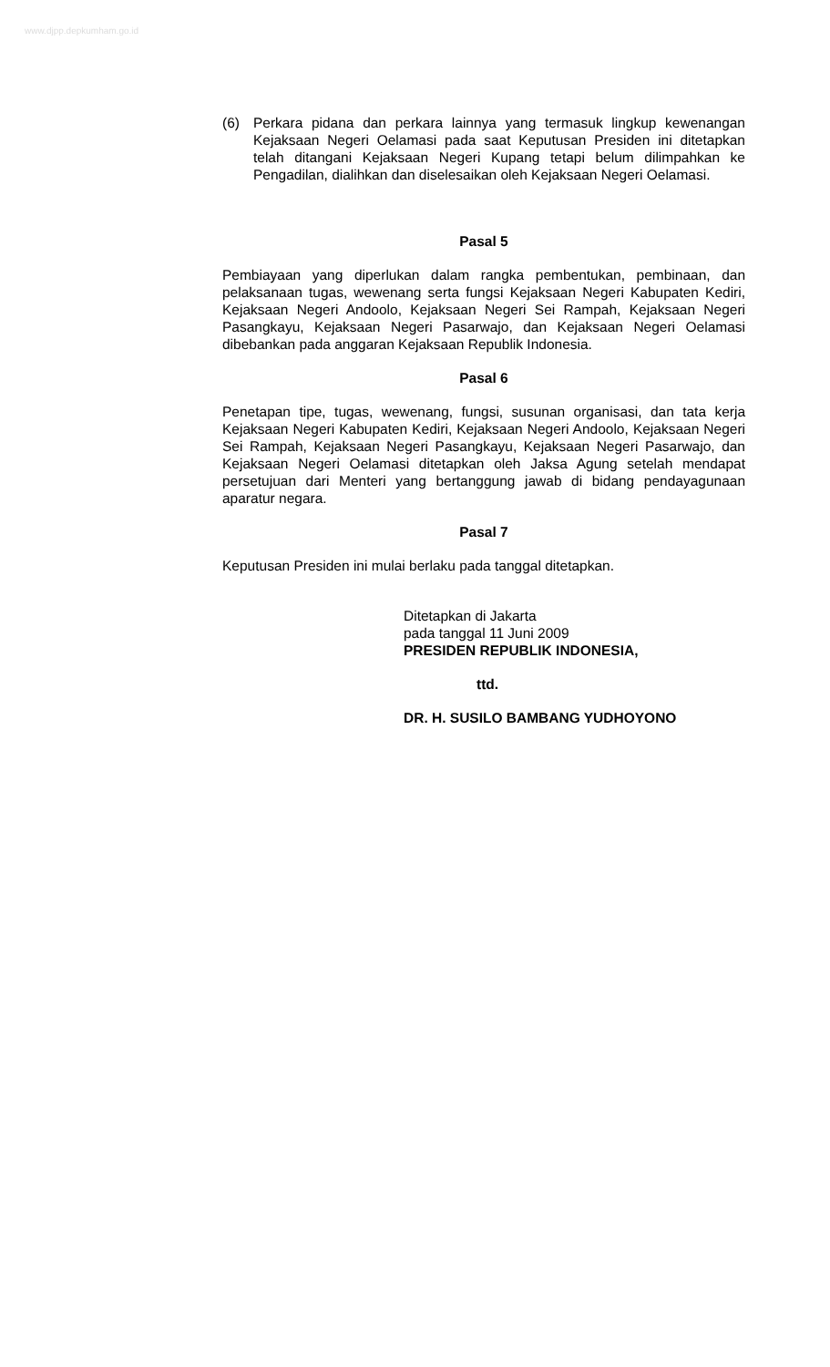www.djpp.depkumham.go.id
(6) Perkara pidana dan perkara lainnya yang termasuk lingkup kewenangan Kejaksaan Negeri Oelamasi pada saat Keputusan Presiden ini ditetapkan telah ditangani Kejaksaan Negeri Kupang tetapi belum dilimpahkan ke Pengadilan, dialihkan dan diselesaikan oleh Kejaksaan Negeri Oelamasi.
Pasal 5
Pembiayaan yang diperlukan dalam rangka pembentukan, pembinaan, dan pelaksanaan tugas, wewenang serta fungsi Kejaksaan Negeri Kabupaten Kediri, Kejaksaan Negeri Andoolo, Kejaksaan Negeri Sei Rampah, Kejaksaan Negeri Pasangkayu, Kejaksaan Negeri Pasarwajo, dan Kejaksaan Negeri Oelamasi dibebankan pada anggaran Kejaksaan Republik Indonesia.
Pasal 6
Penetapan tipe, tugas, wewenang, fungsi, susunan organisasi, dan tata kerja Kejaksaan Negeri Kabupaten Kediri, Kejaksaan Negeri Andoolo, Kejaksaan Negeri Sei Rampah, Kejaksaan Negeri Pasangkayu, Kejaksaan Negeri Pasarwajo, dan Kejaksaan Negeri Oelamasi ditetapkan oleh Jaksa Agung setelah mendapat persetujuan dari Menteri yang bertanggung jawab di bidang pendayagunaan aparatur negara.
Pasal 7
Keputusan Presiden ini mulai berlaku pada tanggal ditetapkan.
Ditetapkan di Jakarta
pada tanggal 11 Juni 2009
PRESIDEN REPUBLIK INDONESIA,
ttd.
DR. H. SUSILO BAMBANG YUDHOYONO